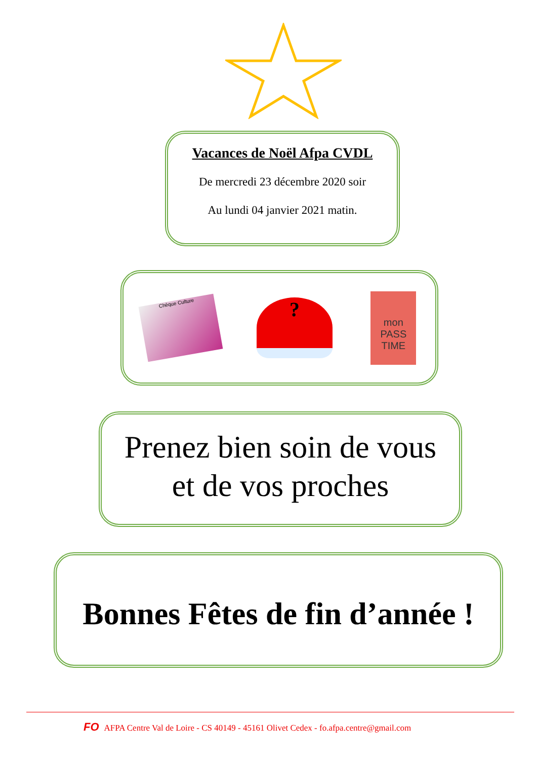Vacances de Noël Afpa CVDL
De mercredi 23 décembre 2020 soir
Au lundi 04 janvier 2021 matin.
Chèque Culture
?
mon PASS TIME
Prenez bien soin de vous
et de vos proches
Bonnes Fêtes de fin d’année !
FO AFPA Centre Val de Loire - CS 40149 - 45161 Olivet Cedex - fo.afpa.centre@gmail.com